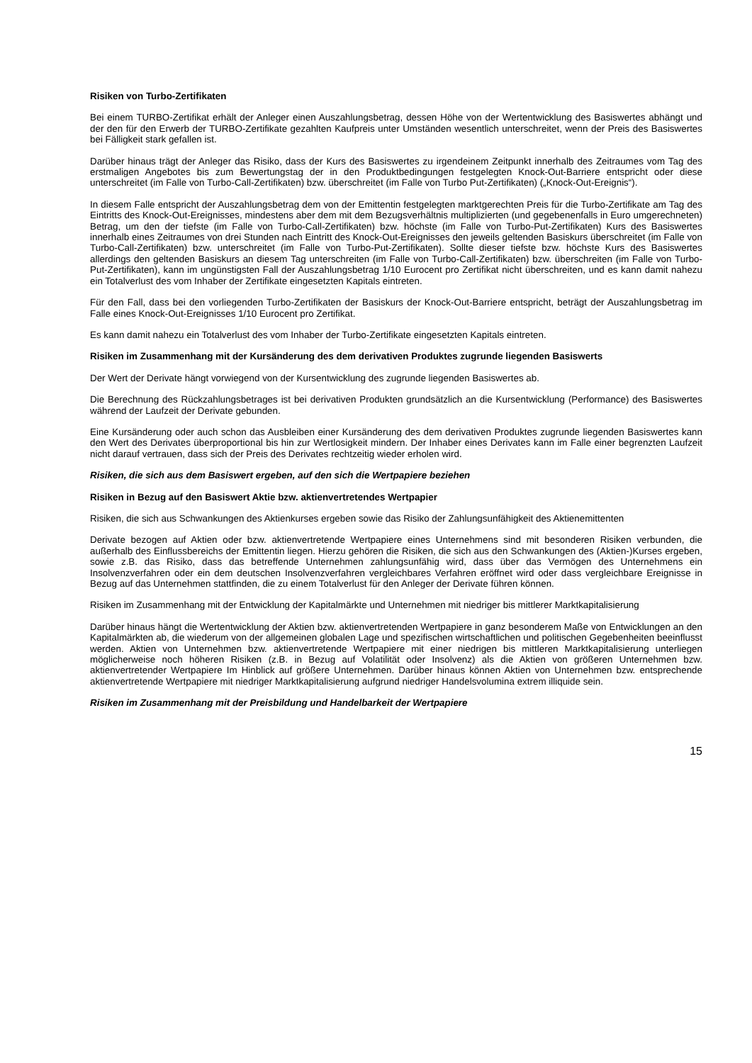Risiken von Turbo-Zertifikaten
Bei einem TURBO-Zertifikat erhält der Anleger einen Auszahlungsbetrag, dessen Höhe von der Wertentwicklung des Basiswertes abhängt und der den für den Erwerb der TURBO-Zertifikate gezahlten Kaufpreis unter Umständen wesentlich unterschreitet, wenn der Preis des Basiswertes bei Fälligkeit stark gefallen ist.
Darüber hinaus trägt der Anleger das Risiko, dass der Kurs des Basiswertes zu irgendeinem Zeitpunkt innerhalb des Zeitraumes vom Tag des erstmaligen Angebotes bis zum Bewertungstag der in den Produktbedingungen festgelegten Knock-Out-Barriere entspricht oder diese unterschreitet (im Falle von Turbo-Call-Zertifikaten) bzw. überschreitet (im Falle von Turbo Put-Zertifikaten) („Knock-Out-Ereignis“).
In diesem Falle entspricht der Auszahlungsbetrag dem von der Emittentin festgelegten marktgerechten Preis für die Turbo-Zertifikate am Tag des Eintritts des Knock-Out-Ereignisses, mindestens aber dem mit dem Bezugsverhältnis multiplizierten (und gegebenenfalls in Euro umgerechneten) Betrag, um den der tiefste (im Falle von Turbo-Call-Zertifikaten) bzw. höchste (im Falle von Turbo-Put-Zertifikaten) Kurs des Basiswertes innerhalb eines Zeitraumes von drei Stunden nach Eintritt des Knock-Out-Ereignisses den jeweils geltenden Basiskurs überschreitet (im Falle von Turbo-Call-Zertifikaten) bzw. unterschreitet (im Falle von Turbo-Put-Zertifikaten). Sollte dieser tiefste bzw. höchste Kurs des Basiswertes allerdings den geltenden Basiskurs an diesem Tag unterschreiten (im Falle von Turbo-Call-Zertifikaten) bzw. überschreiten (im Falle von Turbo-Put-Zertifikaten), kann im ungünstigsten Fall der Auszahlungsbetrag 1/10 Eurocent pro Zertifikat nicht überschreiten, und es kann damit nahezu ein Totalverlust des vom Inhaber der Zertifikate eingesetzten Kapitals eintreten.
Für den Fall, dass bei den vorliegenden Turbo-Zertifikaten der Basiskurs der Knock-Out-Barriere entspricht, beträgt der Auszahlungsbetrag im Falle eines Knock-Out-Ereignisses 1/10 Eurocent pro Zertifikat.
Es kann damit nahezu ein Totalverlust des vom Inhaber der Turbo-Zertifikate eingesetzten Kapitals eintreten.
Risiken im Zusammenhang mit der Kursänderung des dem derivativen Produktes zugrunde liegenden Basiswerts
Der Wert der Derivate hängt vorwiegend von der Kursentwicklung des zugrunde liegenden Basiswertes ab.
Die Berechnung des Rückzahlungsbetrages ist bei derivativen Produkten grundsätzlich an die Kursentwicklung (Performance) des Basiswertes während der Laufzeit der Derivate gebunden.
Eine Kursänderung oder auch schon das Ausbleiben einer Kursänderung des dem derivativen Produktes zugrunde liegenden Basiswertes kann den Wert des Derivates überproportional bis hin zur Wertlosigkeit mindern. Der Inhaber eines Derivates kann im Falle einer begrenzten Laufzeit nicht darauf vertrauen, dass sich der Preis des Derivates rechtzeitig wieder erholen wird.
Risiken, die sich aus dem Basiswert ergeben, auf den sich die Wertpapiere beziehen
Risiken in Bezug auf den Basiswert Aktie bzw. aktienvertretendes Wertpapier
Risiken, die sich aus Schwankungen des Aktienkurses ergeben sowie das Risiko der Zahlungsunfähigkeit des Aktienemittenten
Derivate bezogen auf Aktien oder bzw. aktienvertretende Wertpapiere eines Unternehmens sind mit besonderen Risiken verbunden, die außerhalb des Einflussbereichs der Emittentin liegen. Hierzu gehören die Risiken, die sich aus den Schwankungen des (Aktien-)Kurses ergeben, sowie z.B. das Risiko, dass das betreffende Unternehmen zahlungsunfähig wird, dass über das Vermögen des Unternehmens ein Insolvenzverfahren oder ein dem deutschen Insolvenzverfahren vergleichbares Verfahren eröffnet wird oder dass vergleichbare Ereignisse in Bezug auf das Unternehmen stattfinden, die zu einem Totalverlust für den Anleger der Derivate führen können.
Risiken im Zusammenhang mit der Entwicklung der Kapitalmärkte und Unternehmen mit niedriger bis mittlerer Marktkapitalisierung
Darüber hinaus hängt die Wertentwicklung der Aktien bzw. aktienvertretenden Wertpapiere in ganz besonderem Maße von Entwicklungen an den Kapitalmärkten ab, die wiederum von der allgemeinen globalen Lage und spezifischen wirtschaftlichen und politischen Gegebenheiten beeinflusst werden. Aktien von Unternehmen bzw. aktienvertretende Wertpapiere mit einer niedrigen bis mittleren Marktkapitalisierung unterliegen möglicherweise noch höheren Risiken (z.B. in Bezug auf Volatilität oder Insolvenz) als die Aktien von größeren Unternehmen bzw. aktienvertretender Wertpapiere Im Hinblick auf größere Unternehmen. Darüber hinaus können Aktien von Unternehmen bzw. entsprechende aktienvertretende Wertpapiere mit niedriger Marktkapitalisierung aufgrund niedriger Handelsvolumina extrem illiquide sein.
Risiken im Zusammenhang mit der Preisbildung und Handelbarkeit der Wertpapiere
15